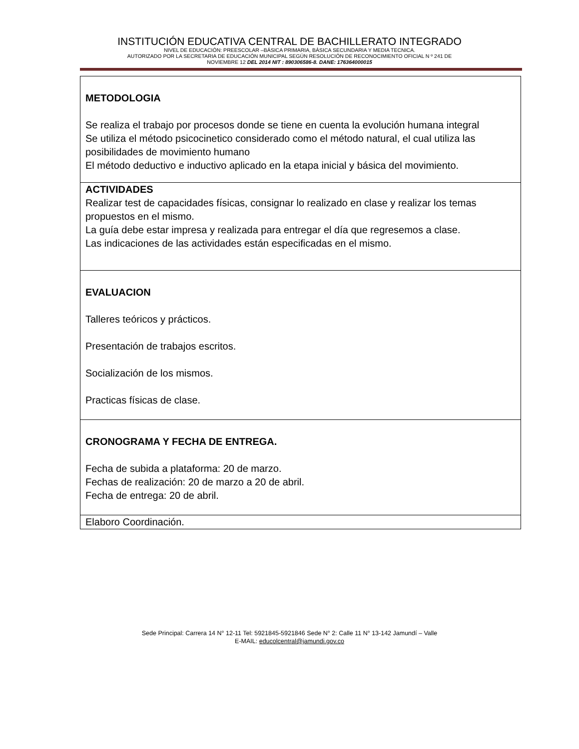INSTITUCIÓN EDUCATIVA CENTRAL DE BACHILLERATO INTEGRADO
NIVEL DE EDUCACIÓN: PREESCOLAR –BÁSICA PRIMARIA, BÀSICA SECUNDARIA Y MEDIA TECNICA.
AUTORIZADO POR LA SECRETARIA DE EDUCACIÓN MUNICIPAL SEGÚN RESOLUCIÓN DE RECONOCIMIENTO OFICIAL N º 241 DE
NOVIEMBRE 12 DEL 2014 NIT : 890306586-8. DANE: 176364000015
| METODOLOGIA Se realiza el trabajo por procesos donde se tiene en cuenta la evolución humana integral Se utiliza el método psicocinetico considerado como el método natural, el cual utiliza las posibilidades de movimiento humano El método deductivo e inductivo aplicado en la etapa inicial y básica del movimiento. |
| ACTIVIDADES Realizar test de capacidades físicas, consignar lo realizado en clase y realizar los temas propuestos en el mismo. La guía debe estar impresa y realizada para entregar el día que regresemos a clase. Las indicaciones de las actividades están especificadas en el mismo. |
| EVALUACION Talleres teóricos y prácticos. Presentación de trabajos escritos. Socialización de los mismos. Practicas físicas de clase. |
| CRONOGRAMA Y FECHA DE ENTREGA. Fecha de subida a plataforma: 20 de marzo. Fechas de realización: 20 de marzo a 20 de abril. Fecha de entrega: 20 de abril. |
| Elaboro Coordinación. |
Sede Principal: Carrera 14 N° 12-11 Tel: 5921845-5921846 Sede N° 2: Calle 11 N° 13-142 Jamundí – Valle
E-MAIL: educolcentral@jamundi.gov.co